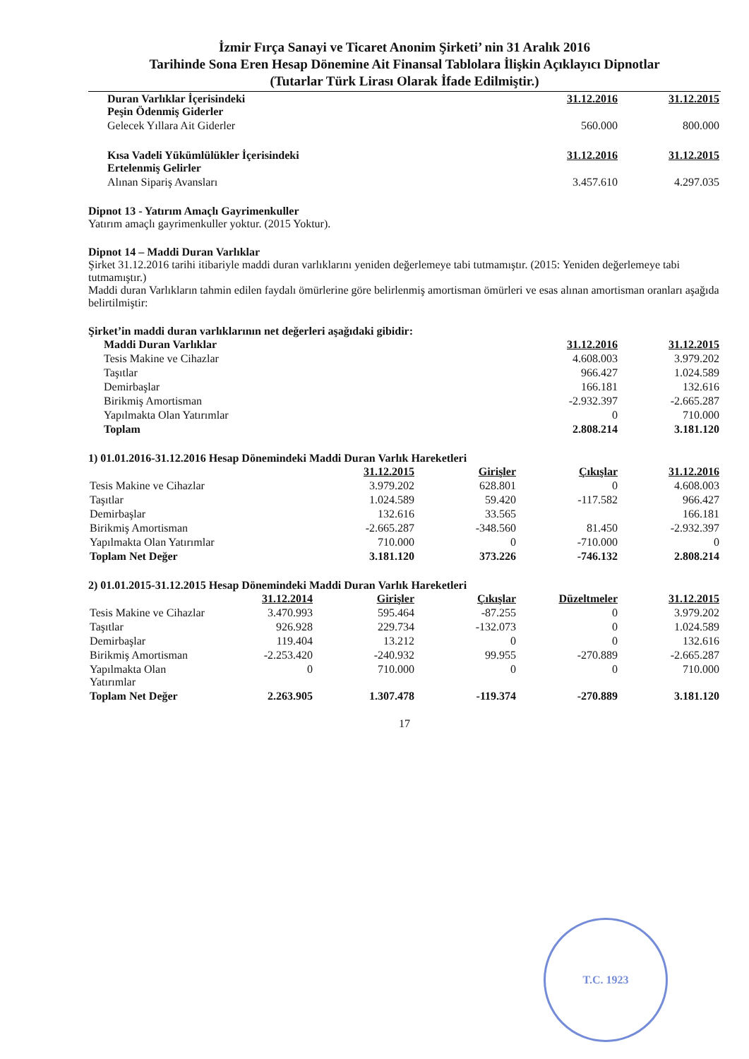İzmir Fırça Sanayi ve Ticaret Anonim Şirketi’ nin 31 Aralık 2016
Tarihinde Sona Eren Hesap Dönemine Ait Finansal Tablolara İlişkin Açıklayıcı Dipnotlar
(Tutarlar Türk Lirası Olarak İfade Edilmiştir.)
| Duran Varlıklar İçerisindeki Peşin Ödenmiş Giderler | 31.12.2016 | 31.12.2015 |
| Gelecek Yıllara Ait Giderler | 560.000 | 800.000 |
| Kısa Vadeli Yükümlülükler İçerisindeki Ertelenmiş Gelirler | 31.12.2016 | 31.12.2015 |
| Alınan Sipariş Avansları | 3.457.610 | 4.297.035 |
Dipnot 13 - Yatırım Amaçlı Gayrimenkuller
Yatırım amaçlı gayrimenkuller yoktur. (2015 Yoktur).
Dipnot 14 – Maddi Duran Varlıklar
Şirket 31.12.2016 tarihi itibariyle maddi duran varlıklarını yeniden değerlemeye tabi tutmamıştır. (2015: Yeniden değerlemeye tabi tutmamıştır.)
Maddi duran Varlıkların tahmin edilen faydalı ömürlerine göre belirlenmiş amortisman ömürleri ve esas alınan amortisman oranları aşağıda belirtilmiştir:
Şirket’in maddi duran varlıklarının net değerleri aşağıdaki gibidir:
| Maddi Duran Varlıklar | 31.12.2016 | 31.12.2015 |
| Tesis Makine ve Cihazlar | 4.608.003 | 3.979.202 |
| Taşıtlar | 966.427 | 1.024.589 |
| Demirbaşlar | 166.181 | 132.616 |
| Birikmiş Amortisman | -2.932.397 | -2.665.287 |
| Yapılmakta Olan Yatırımlar | 0 | 710.000 |
| Toplam | 2.808.214 | 3.181.120 |
1) 01.01.2016-31.12.2016 Hesap Dönemindeki Maddi Duran Varlık Hareketleri
| | 31.12.2015 | Girişler | Çıkışlar | 31.12.2016 |
| Tesis Makine ve Cihazlar | 3.979.202 | 628.801 | 0 | 4.608.003 |
| Taşıtlar | 1.024.589 | 59.420 | -117.582 | 966.427 |
| Demirbaşlar | 132.616 | 33.565 | | 166.181 |
| Birikmiş Amortisman | -2.665.287 | -348.560 | 81.450 | -2.932.397 |
| Yapılmakta Olan Yatırımlar | 710.000 | 0 | -710.000 | 0 |
| Toplam Net Değer | 3.181.120 | 373.226 | -746.132 | 2.808.214 |
2) 01.01.2015-31.12.2015 Hesap Dönemindeki Maddi Duran Varlık Hareketleri
| | 31.12.2014 | Girişler | Çıkışlar | Düzeltmeler | 31.12.2015 |
| Tesis Makine ve Cihazlar | 3.470.993 | 595.464 | -87.255 | 0 | 3.979.202 |
| Taşıtlar | 926.928 | 229.734 | -132.073 | 0 | 1.024.589 |
| Demirbaşlar | 119.404 | 13.212 | 0 | 0 | 132.616 |
| Birikmiş Amortisman | -2.253.420 | -240.932 | 99.955 | -270.889 | -2.665.287 |
| Yapılmakta Olan Yatırımlar | 0 | 710.000 | 0 | 0 | 710.000 |
| Toplam Net Değer | 2.263.905 | 1.307.478 | -119.374 | -270.889 | 3.181.120 |
17
T.C. 1923